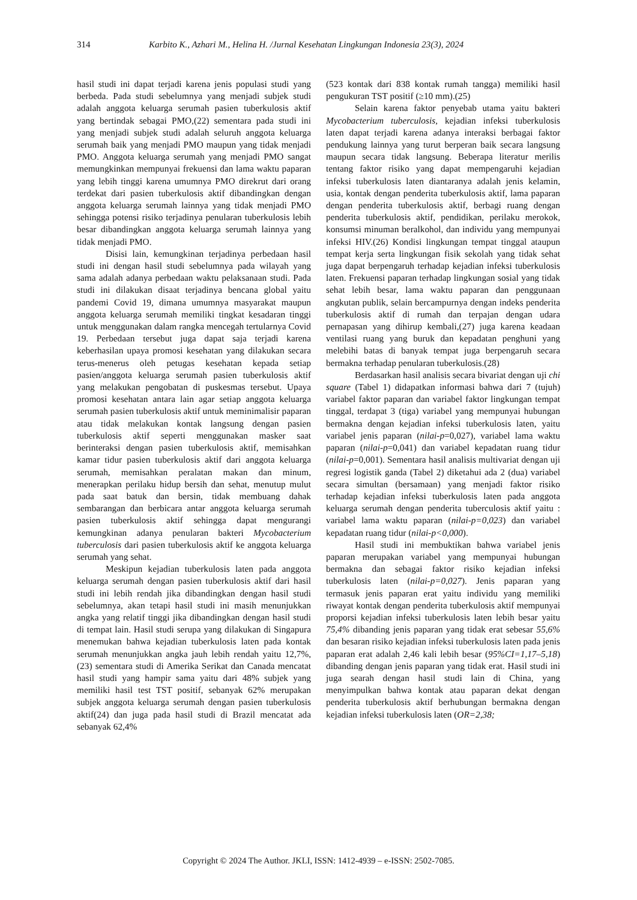314 Karbito K., Azhari M., Helina H. /Jurnal Kesehatan Lingkungan Indonesia 23(3), 2024
hasil studi ini dapat terjadi karena jenis populasi studi yang berbeda. Pada studi sebelumnya yang menjadi subjek studi adalah anggota keluarga serumah pasien tuberkulosis aktif yang bertindak sebagai PMO,(22) sementara pada studi ini yang menjadi subjek studi adalah seluruh anggota keluarga serumah baik yang menjadi PMO maupun yang tidak menjadi PMO. Anggota keluarga serumah yang menjadi PMO sangat memungkinkan mempunyai frekuensi dan lama waktu paparan yang lebih tinggi karena umumnya PMO direkrut dari orang terdekat dari pasien tuberkulosis aktif dibandingkan dengan anggota keluarga serumah lainnya yang tidak menjadi PMO sehingga potensi risiko terjadinya penularan tuberkulosis lebih besar dibandingkan anggota keluarga serumah lainnya yang tidak menjadi PMO.
Disisi lain, kemungkinan terjadinya perbedaan hasil studi ini dengan hasil studi sebelumnya pada wilayah yang sama adalah adanya perbedaan waktu pelaksanaan studi. Pada studi ini dilakukan disaat terjadinya bencana global yaitu pandemi Covid 19, dimana umumnya masyarakat maupun anggota keluarga serumah memiliki tingkat kesadaran tinggi untuk menggunakan dalam rangka mencegah tertularnya Covid 19. Perbedaan tersebut juga dapat saja terjadi karena keberhasilan upaya promosi kesehatan yang dilakukan secara terus-menerus oleh petugas kesehatan kepada setiap pasien/anggota keluarga serumah pasien tuberkulosis aktif yang melakukan pengobatan di puskesmas tersebut. Upaya promosi kesehatan antara lain agar setiap anggota keluarga serumah pasien tuberkulosis aktif untuk meminimalisir paparan atau tidak melakukan kontak langsung dengan pasien tuberkulosis aktif seperti menggunakan masker saat berinteraksi dengan pasien tuberkulosis aktif, memisahkan kamar tidur pasien tuberkulosis aktif dari anggota keluarga serumah, memisahkan peralatan makan dan minum, menerapkan perilaku hidup bersih dan sehat, menutup mulut pada saat batuk dan bersin, tidak membuang dahak sembarangan dan berbicara antar anggota keluarga serumah pasien tuberkulosis aktif sehingga dapat mengurangi kemungkinan adanya penularan bakteri Mycobacterium tuberculosis dari pasien tuberkulosis aktif ke anggota keluarga serumah yang sehat.
Meskipun kejadian tuberkulosis laten pada anggota keluarga serumah dengan pasien tuberkulosis aktif dari hasil studi ini lebih rendah jika dibandingkan dengan hasil studi sebelumnya, akan tetapi hasil studi ini masih menunjukkan angka yang relatif tinggi jika dibandingkan dengan hasil studi di tempat lain. Hasil studi serupa yang dilakukan di Singapura menemukan bahwa kejadian tuberkulosis laten pada kontak serumah menunjukkan angka jauh lebih rendah yaitu 12,7%,(23) sementara studi di Amerika Serikat dan Canada mencatat hasil studi yang hampir sama yaitu dari 48% subjek yang memiliki hasil test TST positif, sebanyak 62% merupakan subjek anggota keluarga serumah dengan pasien tuberkulosis aktif(24) dan juga pada hasil studi di Brazil mencatat ada sebanyak 62,4%
(523 kontak dari 838 kontak rumah tangga) memiliki hasil pengukuran TST positif (≥10 mm).(25)
Selain karena faktor penyebab utama yaitu bakteri Mycobacterium tuberculosis, kejadian infeksi tuberkulosis laten dapat terjadi karena adanya interaksi berbagai faktor pendukung lainnya yang turut berperan baik secara langsung maupun secara tidak langsung. Beberapa literatur merilis tentang faktor risiko yang dapat mempengaruhi kejadian infeksi tuberkulosis laten diantaranya adalah jenis kelamin, usia, kontak dengan penderita tuberkulosis aktif, lama paparan dengan penderita tuberkulosis aktif, berbagi ruang dengan penderita tuberkulosis aktif, pendidikan, perilaku merokok, konsumsi minuman beralkohol, dan individu yang mempunyai infeksi HIV.(26) Kondisi lingkungan tempat tinggal ataupun tempat kerja serta lingkungan fisik sekolah yang tidak sehat juga dapat berpengaruh terhadap kejadian infeksi tuberkulosis laten. Frekuensi paparan terhadap lingkungan sosial yang tidak sehat lebih besar, lama waktu paparan dan penggunaan angkutan publik, selain bercampurnya dengan indeks penderita tuberkulosis aktif di rumah dan terpajan dengan udara pernapasan yang dihirup kembali,(27) juga karena keadaan ventilasi ruang yang buruk dan kepadatan penghuni yang melebihi batas di banyak tempat juga berpengaruh secara bermakna terhadap penularan tuberkulosis.(28)
Berdasarkan hasil analisis secara bivariat dengan uji chi square (Tabel 1) didapatkan informasi bahwa dari 7 (tujuh) variabel faktor paparan dan variabel faktor lingkungan tempat tinggal, terdapat 3 (tiga) variabel yang mempunyai hubungan bermakna dengan kejadian infeksi tuberkulosis laten, yaitu variabel jenis paparan (nilai-p=0,027), variabel lama waktu paparan (nilai-p=0,041) dan variabel kepadatan ruang tidur (nilai-p=0,001). Sementara hasil analisis multivariat dengan uji regresi logistik ganda (Tabel 2) diketahui ada 2 (dua) variabel secara simultan (bersamaan) yang menjadi faktor risiko terhadap kejadian infeksi tuberkulosis laten pada anggota keluarga serumah dengan penderita tuberculosis aktif yaitu : variabel lama waktu paparan (nilai-p=0,023) dan variabel kepadatan ruang tidur (nilai-p<0,000).
Hasil studi ini membuktikan bahwa variabel jenis paparan merupakan variabel yang mempunyai hubungan bermakna dan sebagai faktor risiko kejadian infeksi tuberkulosis laten (nilai-p=0,027). Jenis paparan yang termasuk jenis paparan erat yaitu individu yang memiliki riwayat kontak dengan penderita tuberkulosis aktif mempunyai proporsi kejadian infeksi tuberkulosis laten lebih besar yaitu 75,4% dibanding jenis paparan yang tidak erat sebesar 55,6% dan besaran risiko kejadian infeksi tuberkulosis laten pada jenis paparan erat adalah 2,46 kali lebih besar (95%CI=1,17–5,18) dibanding dengan jenis paparan yang tidak erat. Hasil studi ini juga searah dengan hasil studi lain di China, yang menyimpulkan bahwa kontak atau paparan dekat dengan penderita tuberkulosis aktif berhubungan bermakna dengan kejadian infeksi tuberkulosis laten (OR=2,38;
Copyright © 2024 The Author. JKLI, ISSN: 1412-4939 – e-ISSN: 2502-7085.